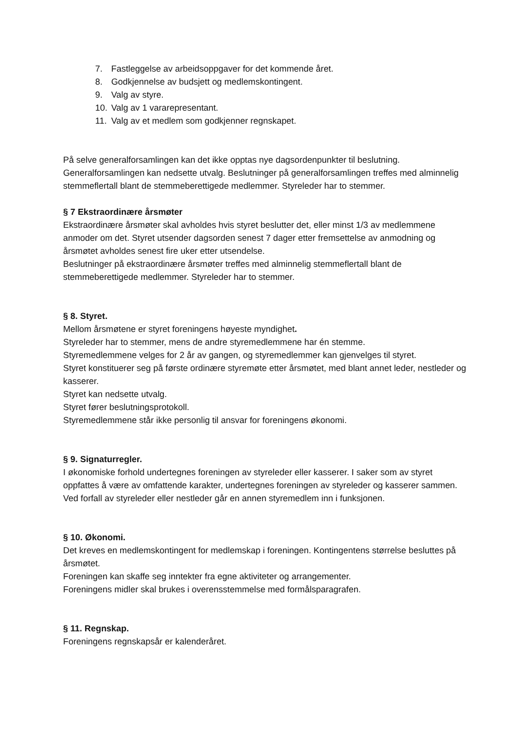7. Fastleggelse av arbeidsoppgaver for det kommende året.
8. Godkjennelse av budsjett og medlemskontingent.
9. Valg av styre.
10. Valg av 1 vararepresentant.
11. Valg av et medlem som godkjenner regnskapet.
På selve generalforsamlingen kan det ikke opptas nye dagsordenpunkter til beslutning. Generalforsamlingen kan nedsette utvalg. Beslutninger på generalforsamlingen treffes med alminnelig stemmeflertall blant de stemmeberettigede medlemmer. Styreleder har to stemmer.
§ 7 Ekstraordinære årsmøter
Ekstraordinære årsmøter skal avholdes hvis styret beslutter det, eller minst 1/3 av medlemmene anmoder om det. Styret utsender dagsorden senest 7 dager etter fremsettelse av anmodning og årsmøtet avholdes senest fire uker etter utsendelse.
Beslutninger på ekstraordinære årsmøter treffes med alminnelig stemmeflertall blant de stemmeberettigede medlemmer. Styreleder har to stemmer.
§ 8. Styret.
Mellom årsmøtene er styret foreningens høyeste myndighet.
Styreleder har to stemmer, mens de andre styremedlemmene har én stemme.
Styremedlemmene velges for 2 år av gangen, og styremedlemmer kan gjenvelges til styret.
Styret konstituerer seg på første ordinære styremøte etter årsmøtet, med blant annet leder, nestleder og kasserer.
Styret kan nedsette utvalg.
Styret fører beslutningsprotokoll.
Styremedlemmene står ikke personlig til ansvar for foreningens økonomi.
§ 9. Signaturregler.
I økonomiske forhold undertegnes foreningen av styreleder eller kasserer. I saker som av styret oppfattes å være av omfattende karakter, undertegnes foreningen av styreleder og kasserer sammen.
Ved forfall av styreleder eller nestleder går en annen styremedlem inn i funksjonen.
§ 10. Økonomi.
Det kreves en medlemskontingent for medlemskap i foreningen. Kontingentens størrelse besluttes på årsmøtet.
Foreningen kan skaffe seg inntekter fra egne aktiviteter og arrangementer.
Foreningens midler skal brukes i overensstemmelse med formålsparagrafen.
§ 11. Regnskap.
Foreningens regnskapsår er kalenderåret.